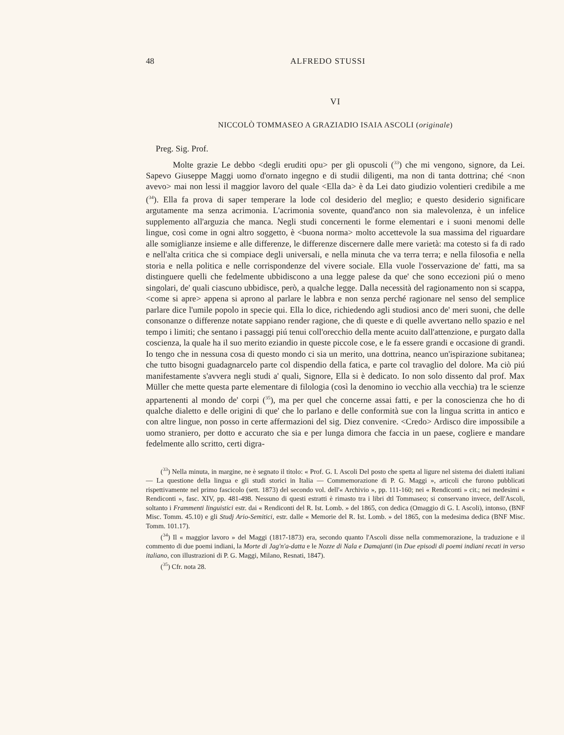48 ALFREDO STUSSI
VI
NICCOLÒ TOMMASEO A GRAZIADIO ISAIA ASCOLI (originale)
Preg. Sig. Prof.
Molte grazie Le debbo <degli eruditi opu> per gli opuscoli (<sup>33</sup>) che mi vengono, signore, da Lei. Sapevo Giuseppe Maggi uomo d'ornato ingegno e di studii diligenti, ma non di tanta dottrina; ché <non avevo> mai non lessi il maggior lavoro del quale <Ella da> è da Lei dato giudizio volentieri credibile a me (<sup>34</sup>). Ella fa prova di saper temperare la lode col desiderio del meglio; e questo desiderio significare argutamente ma senza acrimonia. L'acrimonia sovente, quand'anco non sia malevolenza, è un infelice supplemento all'arguzia che manca. Negli studi concernenti le forme elementari e i suoni menomi delle lingue, così come in ogni altro soggetto, è <buona norma> molto accettevole la sua massima del riguardare alle somiglianze insieme e alle differenze, le differenze discernere dalle mere varietà: ma cotesto si fa di rado e nell'alta critica che si compiace degli universali, e nella minuta che va terra terra; e nella filosofia e nella storia e nella politica e nelle corrispondenze del vivere sociale. Ella vuole l'osservazione de' fatti, ma sa distinguere quelli che fedelmente ubbidiscono a una legge palese da que' che sono eccezioni piú o meno singolari, de' quali ciascuno ubbidisce, però, a qualche legge. Dalla necessità del ragionamento non si scappa, <come si apre> appena si aprono al parlare le labbra e non senza perché ragionare nel senso del semplice parlare dice l'umile popolo in specie qui. Ella lo dice, richiedendo agli studiosi anco de' meri suoni, che delle consonanze o differenze notate sappiano render ragione, che di queste e di quelle avvertano nello spazio e nel tempo i limiti; che sentano i passaggi piú tenui coll'orecchio della mente acuito dall'attenzione, e purgato dalla coscienza, la quale ha il suo merito eziandio in queste piccole cose, e le fa essere grandi e occasione di grandi. Io tengo che in nessuna cosa di questo mondo ci sia un merito, una dottrina, neanco un'ispirazione subitanea; che tutto bisogni guadagnarcelo parte col dispendio della fatica, e parte col travaglio del dolore. Ma ciò piú manifestamente s'avvera negli studi a' quali, Signore, Ella si è dedicato. Io non solo dissento dal prof. Max Müller che mette questa parte elementare di filologia (così la denomino io vecchio alla vecchia) tra le scienze appartenenti al mondo de' corpi (<sup>35</sup>), ma per quel che concerne assai fatti, e per la conoscienza che ho di qualche dialetto e delle origini di que' che lo parlano e delle conformità sue con la lingua scritta in antico e con altre lingue, non posso in certe affermazioni del sig. Diez convenire. <Credo> Ardisco dire impossibile a uomo straniero, per dotto e accurato che sia e per lunga dimora che faccia in un paese, cogliere e mandare fedelmente allo scritto, certi digra-
(<sup>33</sup>) Nella minuta, in margine, ne è segnato il titolo: « Prof. G. I. Ascoli Del posto che spetta al ligure nel sistema dei dialetti italiani — La questione della lingua e gli studi storici in Italia — Commemorazione di P. G. Maggi », articoli che furono pubblicati rispettivamente nel primo fascicolo (sett. 1873) del secondo vol. dell'« Archivio », pp. 111-160; nei « Rendiconti » cit.; nei medesimi « Rendiconti », fasc. XIV, pp. 481-498. Nessuno di questi estratti è rimasto tra i libri dtl Tommaseo; si conservano invece, dell'Ascoli, soltanto i Frammenti linguistici estr. dai « Rendiconti del R. Ist. Lomb. » del 1865, con dedica (Omaggio di G. I. Ascoli), intonso, (BNF Misc. Tomm. 45.10) e gli Studj Ario-Semitici, estr. dalle « Memorie del R. Ist. Lomb. » del 1865, con la medesima dedica (BNF Misc. Tomm. 101.17).
(<sup>34</sup>) Il « maggior lavoro » del Maggi (1817-1873) era, secondo quanto l'Ascoli disse nella commemorazione, la traduzione e il commento di due poemi indiani, la Morte di Jag'n'a-datta e le Nozze di Nala e Damajanti (in Due episodi di poemi indiani recati in verso italiano, con illustrazioni di P. G. Maggi, Milano, Resnati, 1847).
(<sup>35</sup>) Cfr. nota 28.